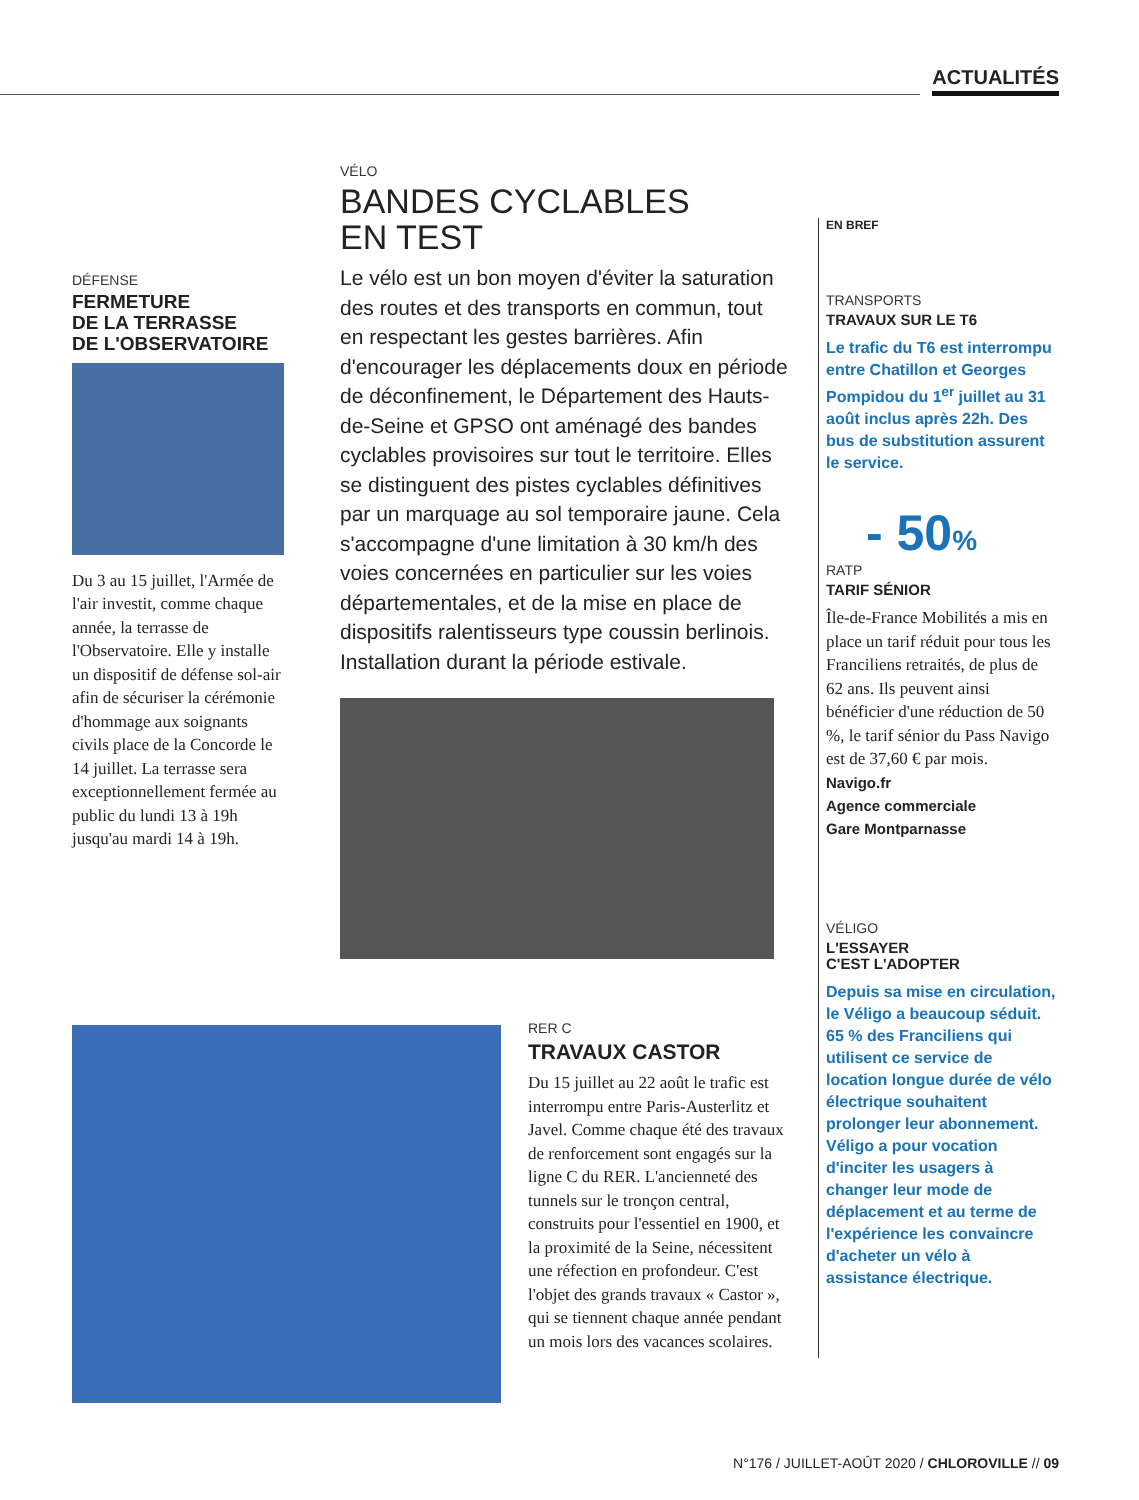ACTUALITÉS
DÉFENSE
FERMETURE
DE LA TERRASSE
DE L'OBSERVATOIRE
Du 3 au 15 juillet, l'Armée de l'air investit, comme chaque année, la terrasse de l'Observatoire. Elle y installe un dispositif de défense sol-air afin de sécuriser la cérémonie d'hommage aux soignants civils place de la Concorde le 14 juillet. La terrasse sera exceptionnellement fermée au public du lundi 13 à 19h jusqu'au mardi 14 à 19h.
VÉLO
BANDES CYCLABLES
EN TEST
Le vélo est un bon moyen d'éviter la saturation des routes et des transports en commun, tout en respectant les gestes barrières. Afin d'encourager les déplacements doux en période de déconfinement, le Département des Hauts-de-Seine et GPSO ont aménagé des bandes cyclables provisoires sur tout le territoire. Elles se distinguent des pistes cyclables définitives par un marquage au sol temporaire jaune. Cela s'accompagne d'une limitation à 30 km/h des voies concernées en particulier sur les voies départementales, et de la mise en place de dispositifs ralentisseurs type coussin berlinois. Installation durant la période estivale.
RER C
TRAVAUX CASTOR
Du 15 juillet au 22 août le trafic est interrompu entre Paris-Austerlitz et Javel. Comme chaque été des travaux de renforcement sont engagés sur la ligne C du RER. L'ancienneté des tunnels sur le tronçon central, construits pour l'essentiel en 1900, et la proximité de la Seine, nécessitent une réfection en profondeur. C'est l'objet des grands travaux « Castor », qui se tiennent chaque année pendant un mois lors des vacances scolaires.
EN BREF
TRANSPORTS
TRAVAUX SUR LE T6
Le trafic du T6 est interrompu entre Chatillon et Georges Pompidou du 1<sup>er</sup> juillet au 31 août inclus après 22h. Des bus de substitution assurent le service.
- 50%
RATP
TARIF SÉNIOR
Île-de-France Mobilités a mis en place un tarif réduit pour tous les Franciliens retraités, de plus de 62 ans. Ils peuvent ainsi bénéficier d'une réduction de 50 %, le tarif sénior du Pass Navigo est de 37,60 € par mois.
Navigo.fr
Agence commerciale
Gare Montparnasse
VÉLIGO
L'ESSAYER
C'EST L'ADOPTER
Depuis sa mise en circulation, le Véligo a beaucoup séduit. 65 % des Franciliens qui utilisent ce service de location longue durée de vélo électrique souhaitent prolonger leur abonnement. Véligo a pour vocation d'inciter les usagers à changer leur mode de déplacement et au terme de l'expérience les convaincre d'acheter un vélo à assistance électrique.
N°176 / JUILLET-AOÛT 2020 / CHLOROVILLE // 09